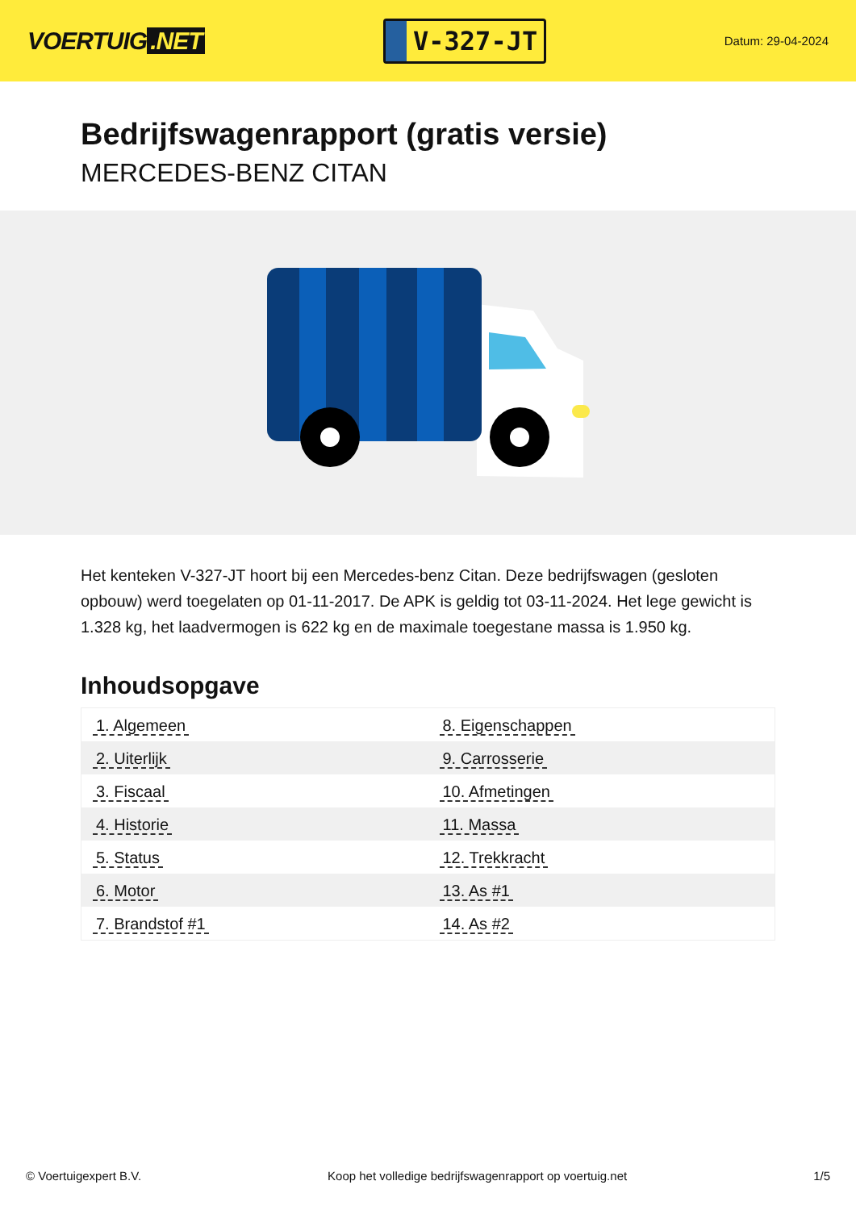VOERTUIG.NET
V-327-JT
Datum: 29-04-2024
Bedrijfswagenrapport (gratis versie)
MERCEDES-BENZ CITAN
Het kenteken V-327-JT hoort bij een Mercedes-benz Citan. Deze bedrijfswagen (gesloten opbouw) werd toegelaten op 01-11-2017. De APK is geldig tot 03-11-2024. Het lege gewicht is 1.328 kg, het laadvermogen is 622 kg en de maximale toegestane massa is 1.950 kg.
Inhoudsopgave
| 1. Algemeen | 8. Eigenschappen |
| 2. Uiterlijk | 9. Carrosserie |
| 3. Fiscaal | 10. Afmetingen |
| 4. Historie | 11. Massa |
| 5. Status | 12. Trekkracht |
| 6. Motor | 13. As #1 |
| 7. Brandstof #1 | 14. As #2 |
© Voertuigexpert B.V. Koop het volledige bedrijfswagenrapport op voertuig.net 1/5